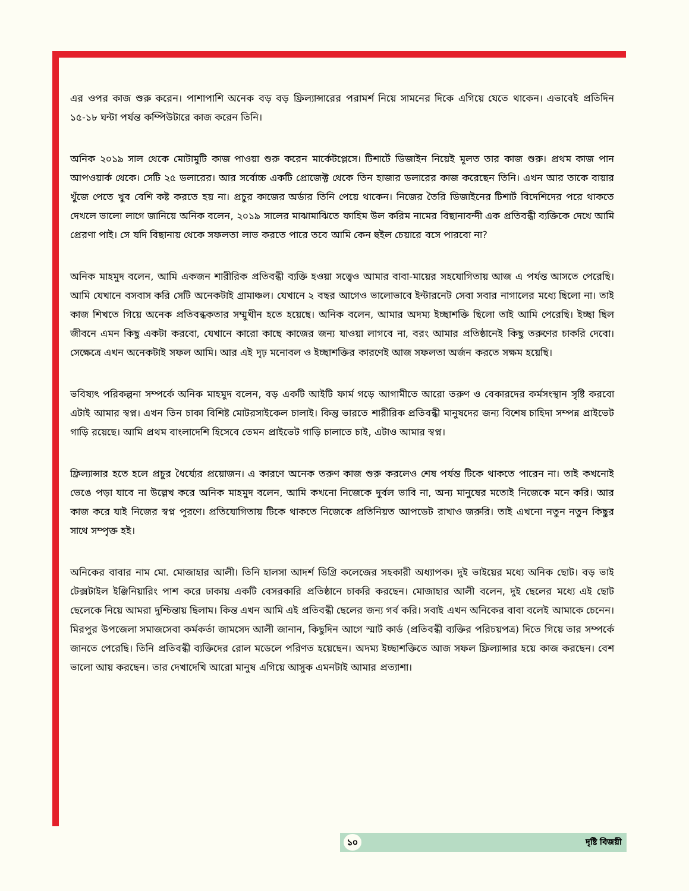এর ওপর কাজ শুরু করেন। পাশাপাশি অনেক বড় বড় ফ্রিল্যান্সারের পরামর্শ নিয়ে সামনের দিকে এগিয়ে যেতে থাকেন। এভাবেই প্রতিদিন ১৫-১৮ ঘন্টা পর্যন্ত কম্পিউটারে কাজ করেন তিনি।
অনিক ২০১৯ সাল থেকে মোটামুটি কাজ পাওয়া শুরু করেন মার্কেটপ্লেসে। টিশার্টে ডিজাইন নিয়েই মূলত তার কাজ শুরু। প্রথম কাজ পান আপওয়ার্ক থেকে। সেটি ২৫ ডলারের। আর সর্বোচ্চ একটি প্রোজেক্ট থেকে তিন হাজার ডলারের কাজ করেছেন তিনি। এখন আর তাকে বায়ার খুঁজে পেতে খুব বেশি কষ্ট করতে হয় না। প্রচুর কাজের অর্ডার তিনি পেয়ে থাকেন। নিজের তৈরি ডিজাইনের টিশার্ট বিদেশিদের পরে থাকতে দেখলে ভালো লাগে জানিয়ে অনিক বলেন, ২০১৯ সালের মাঝামাঝিতে ফাহিম উল করিম নামের বিছানাবন্দী এক প্রতিবন্ধী ব্যক্তিকে দেখে আমি প্রেরণা পাই। সে যদি বিছানায় থেকে সফলতা লাভ করতে পারে তবে আমি কেন হুইল চেয়ারে বসে পারবো না?
অনিক মাহমুদ বলেন, আমি একজন শারীরিক প্রতিবন্ধী ব্যক্তি হওয়া সত্ত্বেও আমার বাবা-মায়ের সহযোগিতায় আজ এ পর্যন্ত আসতে পেরেছি। আমি যেখানে বসবাস করি সেটি অনেকটাই গ্রামাঞ্চল। যেখানে ২ বছর আগেও ভালোভাবে ইন্টারনেট সেবা সবার নাগালের মধ্যে ছিলো না। তাই কাজ শিখতে গিয়ে অনেক প্রতিবন্ধকতার সম্মুখীন হতে হয়েছে। অনিক বলেন, আমার অদম্য ইচ্ছাশক্তি ছিলো তাই আমি পেরেছি। ইচ্ছা ছিল জীবনে এমন কিছু একটা করবো, যেখানে কারো কাছে কাজের জন্য যাওয়া লাগবে না, বরং আমার প্রতিষ্ঠানেই কিছু তরুণের চাকরি দেবো। সেক্ষেত্রে এখন অনেকটাই সফল আমি। আর এই দৃঢ় মনোবল ও ইচ্ছাশক্তির কারণেই আজ সফলতা অর্জন করতে সক্ষম হয়েছি।
ভবিষ্যৎ পরিকল্পনা সম্পর্কে অনিক মাহমুদ বলেন, বড় একটি আইটি ফার্ম গড়ে আগামীতে আরো তরুণ ও বেকারদের কর্মসংস্থান সৃষ্টি করবো এটাই আমার স্বপ্ন। এখন তিন চাকা বিশিষ্ট মোটরসাইকেল চালাই। কিন্তু ভারতে শারীরিক প্রতিবন্ধী মানুষদের জন্য বিশেষ চাহিদা সম্পন্ন প্রাইভেট গাড়ি রয়েছে। আমি প্রথম বাংলাদেশি হিসেবে তেমন প্রাইভেট গাড়ি চালাতে চাই, এটাও আমার স্বপ্ন।
ফ্রিল্যান্সার হতে হলে প্রচুর ধৈর্য্যের প্রয়োজন। এ কারণে অনেক তরুণ কাজ শুরু করলেও শেষ পর্যন্ত টিকে থাকতে পারেন না। তাই কখনোই ভেঙে পড়া যাবে না উল্লেখ করে অনিক মাহমুদ বলেন, আমি কখনো নিজেকে দুর্বল ভাবি না, অন্য মানুষের মতোই নিজেকে মনে করি। আর কাজ করে যাই নিজের স্বপ্ন পূরণে। প্রতিযোগিতায় টিকে থাকতে নিজেকে প্রতিনিয়ত আপডেট রাখাও জরুরি। তাই এখনো নতুন নতুন কিছুর সাথে সম্পৃক্ত হই।
অনিকের বাবার নাম মো. মোজাহার আলী। তিনি হালসা আদর্শ ডিগ্রি কলেজের সহকারী অধ্যাপক। দুই ভাইয়ের মধ্যে অনিক ছোট। বড় ভাই টেক্সটাইল ইঞ্জিনিয়ারিং পাশ করে ঢাকায় একটি বেসরকারি প্রতিষ্ঠানে চাকরি করছেন। মোজাহার আলী বলেন, দুই ছেলের মধ্যে এই ছোট ছেলেকে নিয়ে আমরা দুশ্চিন্তায় ছিলাম। কিন্ত এখন আমি এই প্রতিবন্ধী ছেলের জন্য গর্ব করি। সবাই এখন অনিকের বাবা বলেই আমাকে চেনেন। মিরপুর উপজেলা সমাজসেবা কর্মকর্তা জামসেদ আলী জানান, কিছুদিন আগে স্মার্ট কার্ড (প্রতিবন্ধী ব্যক্তির পরিচয়পত্র) দিতে গিয়ে তার সম্পর্কে জানতে পেরেছি। তিনি প্রতিবন্ধী ব্যক্তিদের রোল মডেলে পরিণত হয়েছেন। অদম্য ইচ্ছাশক্তিতে আজ সফল ফ্রিল্যান্সার হয়ে কাজ করছেন। বেশ ভালো আয় করছেন। তার দেখাদেখি আরো মানুষ এগিয়ে আসুক এমনটাই আমার প্রত্যাশা।
১০ দৃষ্টি বিজয়ী